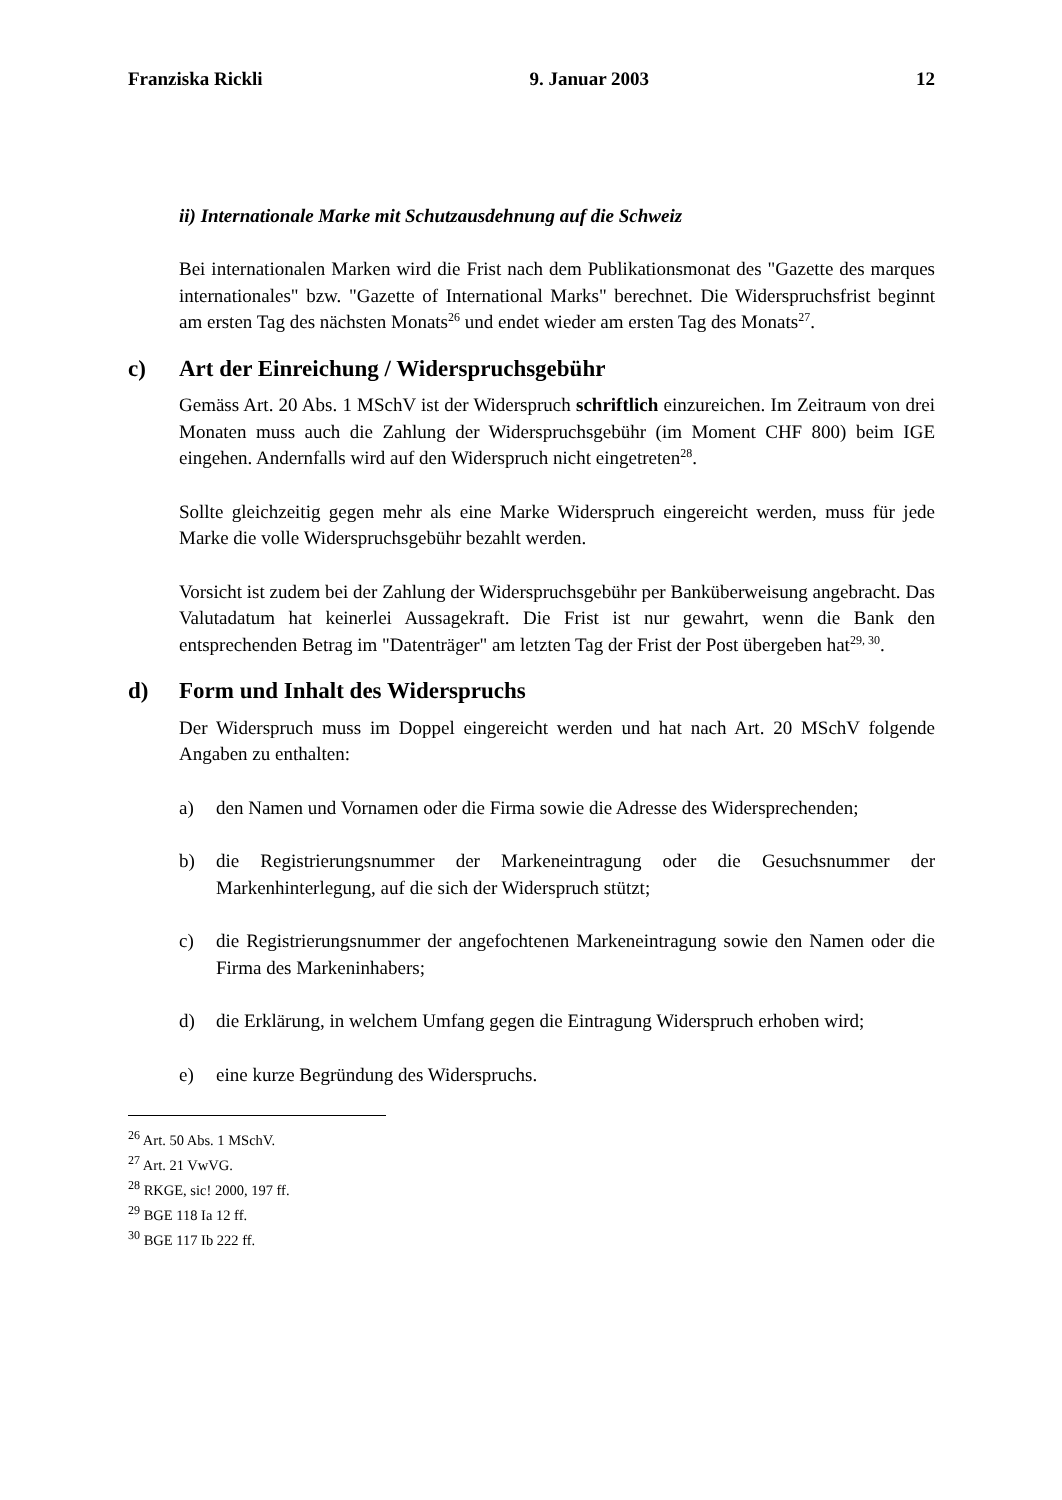Franziska Rickli 9. Januar 2003 12
ii) Internationale Marke mit Schutzausdehnung auf die Schweiz
Bei internationalen Marken wird die Frist nach dem Publikationsmonat des "Gazette des marques internationales" bzw. "Gazette of International Marks" berechnet. Die Widerspruchsfrist beginnt am ersten Tag des nächsten Monats<sup>26</sup> und endet wieder am ersten Tag des Monats<sup>27</sup>.
c) Art der Einreichung / Widerspruchsgebühr
Gemäss Art. 20 Abs. 1 MSchV ist der Widerspruch schriftlich einzureichen. Im Zeitraum von drei Monaten muss auch die Zahlung der Widerspruchsgebühr (im Moment CHF 800) beim IGE eingehen. Andernfalls wird auf den Widerspruch nicht eingetreten<sup>28</sup>.
Sollte gleichzeitig gegen mehr als eine Marke Widerspruch eingereicht werden, muss für jede Marke die volle Widerspruchsgebühr bezahlt werden.
Vorsicht ist zudem bei der Zahlung der Widerspruchsgebühr per Banküberweisung angebracht. Das Valutadatum hat keinerlei Aussagekraft. Die Frist ist nur gewahrt, wenn die Bank den entsprechenden Betrag im "Datenträger" am letzten Tag der Frist der Post übergeben hat<sup>29, 30</sup>.
d) Form und Inhalt des Widerspruchs
Der Widerspruch muss im Doppel eingereicht werden und hat nach Art. 20 MSchV folgende Angaben zu enthalten:
a) den Namen und Vornamen oder die Firma sowie die Adresse des Widersprechenden;
b) die Registrierungsnummer der Markeneintragung oder die Gesuchsnummer der Markenhinterlegung, auf die sich der Widerspruch stützt;
c) die Registrierungsnummer der angefochtenen Markeneintragung sowie den Namen oder die Firma des Markeninhabers;
d) die Erklärung, in welchem Umfang gegen die Eintragung Widerspruch erhoben wird;
e) eine kurze Begründung des Widerspruchs.
<sup>26</sup> Art. 50 Abs. 1 MSchV.
<sup>27</sup> Art. 21 VwVG.
<sup>28</sup> RKGE, sic! 2000, 197 ff.
<sup>29</sup> BGE 118 Ia 12 ff.
<sup>30</sup> BGE 117 Ib 222 ff.